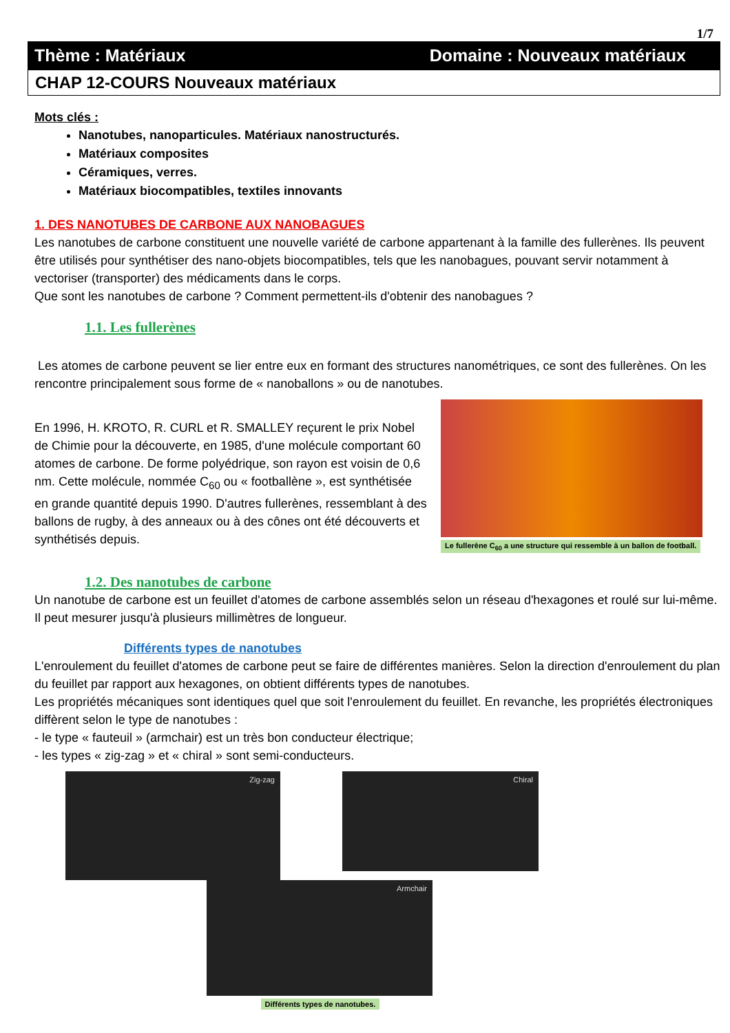1/7
Thème : Matériaux Domaine : Nouveaux matériaux
CHAP 12-COURS Nouveaux matériaux
Mots clés :
Nanotubes, nanoparticules. Matériaux nanostructurés.
Matériaux composites
Céramiques, verres.
Matériaux biocompatibles, textiles innovants
1. DES NANOTUBES DE CARBONE AUX NANOBAGUES
Les nanotubes de carbone constituent une nouvelle variété de carbone appartenant à la famille des fullerènes. Ils peuvent être utilisés pour synthétiser des nano-objets biocompatibles, tels que les nanobagues, pouvant servir notamment à vectoriser (transporter) des médicaments dans le corps.
Que sont les nanotubes de carbone ? Comment permettent-ils d'obtenir des nanobagues ?
1.1. Les fullerènes
Les atomes de carbone peuvent se lier entre eux en formant des structures nanométriques, ce sont des fullerènes. On les rencontre principalement sous forme de « nanoballons » ou de nanotubes.
En 1996, H. KROTO, R. CURL et R. SMALLEY reçurent le prix Nobel de Chimie pour la découverte, en 1985, d'une molécule comportant 60 atomes de carbone. De forme polyédrique, son rayon est voisin de 0,6 nm. Cette molécule, nommée C<sub>60</sub> ou « footballène », est synthétisée en grande quantité depuis 1990. D'autres fullerènes, ressemblant à des ballons de rugby, à des anneaux ou à des cônes ont été découverts et synthétisés depuis.
Le fullerène C<sub>60</sub> a une structure qui ressemble à un ballon de football.
1.2. Des nanotubes de carbone
Un nanotube de carbone est un feuillet d'atomes de carbone assemblés selon un réseau d'hexagones et roulé sur lui-même. Il peut mesurer jusqu'à plusieurs millimètres de longueur.
Différents types de nanotubes
L'enroulement du feuillet d'atomes de carbone peut se faire de différentes manières. Selon la direction d'enroulement du plan du feuillet par rapport aux hexagones, on obtient différents types de nanotubes.
Les propriétés mécaniques sont identiques quel que soit l'enroulement du feuillet. En revanche, les propriétés électroniques diffèrent selon le type de nanotubes :
- le type « fauteuil » (armchair) est un très bon conducteur électrique;
- les types « zig-zag » et « chiral » sont semi-conducteurs.
Zig-zag
Chiral
Armchair
Différents types de nanotubes.